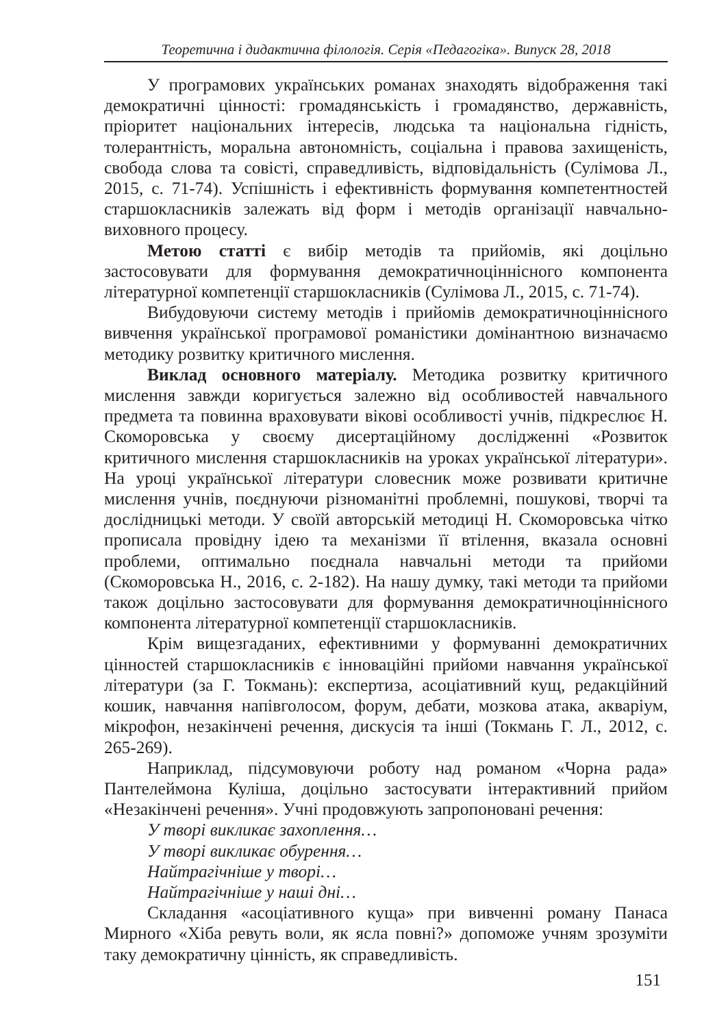Теоретична і дидактична філологія. Серія «Педагогіка». Випуск 28, 2018
У програмових українських романах знаходять відображення такі демократичні цінності: громадянськість і громадянство, державність, пріоритет національних інтересів, людська та національна гідність, толерантність, моральна автономність, соціальна і правова захищеність, свобода слова та совісті, справедливість, відповідальність (Сулімова Л., 2015, с. 71-74). Успішність і ефективність формування компетентностей старшокласників залежать від форм і методів організації навчально-виховного процесу.
Метою статті є вибір методів та прийомів, які доцільно застосовувати для формування демократичноціннісного компонента літературної компетенції старшокласників (Сулімова Л., 2015, с. 71-74).
Вибудовуючи систему методів і прийомів демократичноціннісного вивчення української програмової романістики домінантною визначаємо методику розвитку критичного мислення.
Виклад основного матеріалу. Методика розвитку критичного мислення завжди коригується залежно від особливостей навчального предмета та повинна враховувати вікові особливості учнів, підкреслює Н. Скоморовська у своєму дисертаційному дослідженні «Розвиток критичного мислення старшокласників на уроках української літератури». На уроці української літератури словесник може розвивати критичне мислення учнів, поєднуючи різноманітні проблемні, пошукові, творчі та дослідницькі методи. У своїй авторській методиці Н. Скоморовська чітко прописала провідну ідею та механізми її втілення, вказала основні проблеми, оптимально поєднала навчальні методи та прийоми (Скоморовська Н., 2016, с. 2-182). На нашу думку, такі методи та прийоми також доцільно застосовувати для формування демократичноціннісного компонента літературної компетенції старшокласників.
Крім вищезгаданих, ефективними у формуванні демократичних цінностей старшокласників є інноваційні прийоми навчання української літератури (за Г. Токмань): експертиза, асоціативний кущ, редакційний кошик, навчання напівголосом, форум, дебати, мозкова атака, акваріум, мікрофон, незакінчені речення, дискусія та інші (Токмань Г. Л., 2012, с. 265-269).
Наприклад, підсумовуючи роботу над романом «Чорна рада» Пантелеймона Куліша, доцільно застосувати інтерактивний прийом «Незакінчені речення». Учні продовжують запропоновані речення:
У творі викликає захоплення…
У творі викликає обурення…
Найтрагічніше у творі…
Найтрагічніше у наші дні…
Складання «асоціативного куща» при вивченні роману Панаса Мирного «Хіба ревуть воли, як ясла повні?» допоможе учням зрозуміти таку демократичну цінність, як справедливість.
151